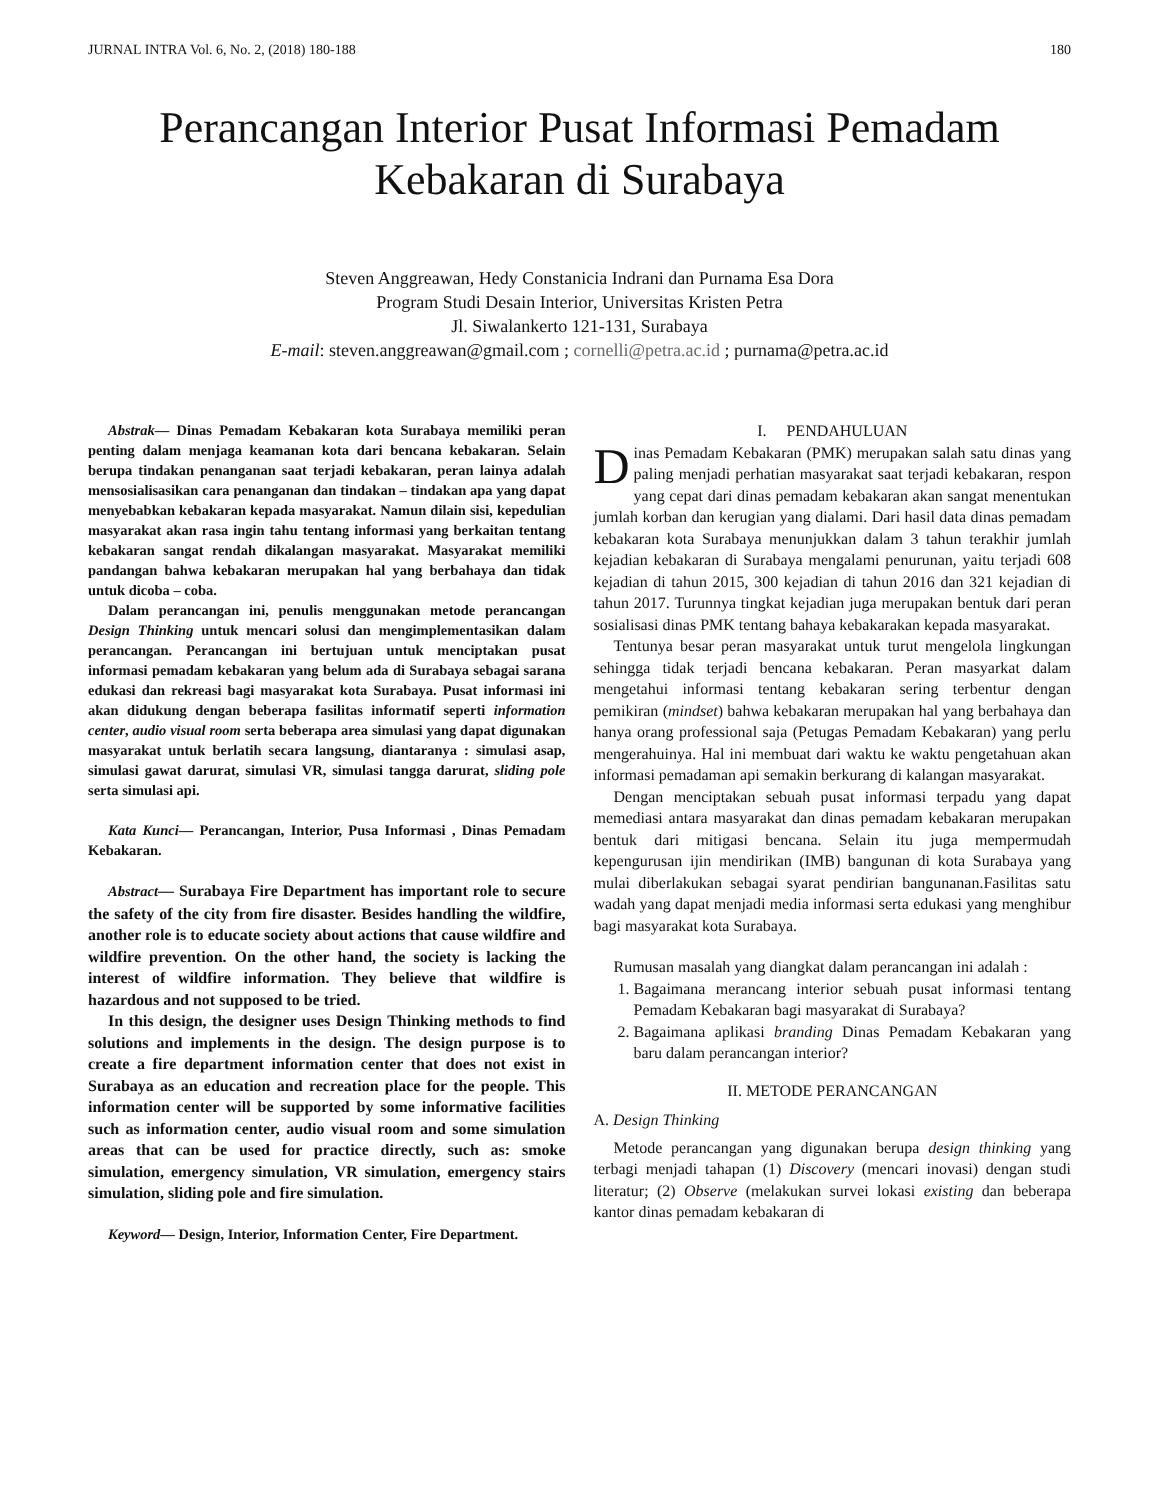JURNAL INTRA Vol. 6, No. 2, (2018) 180-188 180
Perancangan Interior Pusat Informasi Pemadam Kebakaran di Surabaya
Steven Anggreawan, Hedy Constanicia Indrani dan Purnama Esa Dora
Program Studi Desain Interior, Universitas Kristen Petra
Jl. Siwalankerto 121-131, Surabaya
E-mail: steven.anggreawan@gmail.com ; cornelli@petra.ac.id ; purnama@petra.ac.id
Abstrak— Dinas Pemadam Kebakaran kota Surabaya memiliki peran penting dalam menjaga keamanan kota dari bencana kebakaran. Selain berupa tindakan penanganan saat terjadi kebakaran, peran lainya adalah mensosialisasikan cara penanganan dan tindakan – tindakan apa yang dapat menyebabkan kebakaran kepada masyarakat. Namun dilain sisi, kepedulian masyarakat akan rasa ingin tahu tentang informasi yang berkaitan tentang kebakaran sangat rendah dikalangan masyarakat. Masyarakat memiliki pandangan bahwa kebakaran merupakan hal yang berbahaya dan tidak untuk dicoba – coba.
Dalam perancangan ini, penulis menggunakan metode perancangan Design Thinking untuk mencari solusi dan mengimplementasikan dalam perancangan. Perancangan ini bertujuan untuk menciptakan pusat informasi pemadam kebakaran yang belum ada di Surabaya sebagai sarana edukasi dan rekreasi bagi masyarakat kota Surabaya. Pusat informasi ini akan didukung dengan beberapa fasilitas informatif seperti information center, audio visual room serta beberapa area simulasi yang dapat digunakan masyarakat untuk berlatih secara langsung, diantaranya : simulasi asap, simulasi gawat darurat, simulasi VR, simulasi tangga darurat, sliding pole serta simulasi api.
Kata Kunci— Perancangan, Interior, Pusa Informasi , Dinas Pemadam Kebakaran.
Abstract— Surabaya Fire Department has important role to secure the safety of the city from fire disaster. Besides handling the wildfire, another role is to educate society about actions that cause wildfire and wildfire prevention. On the other hand, the society is lacking the interest of wildfire information. They believe that wildfire is hazardous and not supposed to be tried.
In this design, the designer uses Design Thinking methods to find solutions and implements in the design. The design purpose is to create a fire department information center that does not exist in Surabaya as an education and recreation place for the people. This information center will be supported by some informative facilities such as information center, audio visual room and some simulation areas that can be used for practice directly, such as: smoke simulation, emergency simulation, VR simulation, emergency stairs simulation, sliding pole and fire simulation.
Keyword— Design, Interior, Information Center, Fire Department.
I. PENDAHULUAN
Dinas Pemadam Kebakaran (PMK) merupakan salah satu dinas yang paling menjadi perhatian masyarakat saat terjadi kebakaran, respon yang cepat dari dinas pemadam kebakaran akan sangat menentukan jumlah korban dan kerugian yang dialami. Dari hasil data dinas pemadam kebakaran kota Surabaya menunjukkan dalam 3 tahun terakhir jumlah kejadian kebakaran di Surabaya mengalami penurunan, yaitu terjadi 608 kejadian di tahun 2015, 300 kejadian di tahun 2016 dan 321 kejadian di tahun 2017. Turunnya tingkat kejadian juga merupakan bentuk dari peran sosialisasi dinas PMK tentang bahaya kebakarakan kepada masyarakat.
Tentunya besar peran masyarakat untuk turut mengelola lingkungan sehingga tidak terjadi bencana kebakaran. Peran masyarkat dalam mengetahui informasi tentang kebakaran sering terbentur dengan pemikiran (mindset) bahwa kebakaran merupakan hal yang berbahaya dan hanya orang professional saja (Petugas Pemadam Kebakaran) yang perlu mengerahuinya. Hal ini membuat dari waktu ke waktu pengetahuan akan informasi pemadaman api semakin berkurang di kalangan masyarakat.
Dengan menciptakan sebuah pusat informasi terpadu yang dapat memediasi antara masyarakat dan dinas pemadam kebakaran merupakan bentuk dari mitigasi bencana. Selain itu juga mempermudah kepengurusan ijin mendirikan (IMB) bangunan di kota Surabaya yang mulai diberlakukan sebagai syarat pendirian bangunanan.Fasilitas satu wadah yang dapat menjadi media informasi serta edukasi yang menghibur bagi masyarakat kota Surabaya.
Rumusan masalah yang diangkat dalam perancangan ini adalah :
1. Bagaimana merancang interior sebuah pusat informasi tentang Pemadam Kebakaran bagi masyarakat di Surabaya?
2. Bagaimana aplikasi branding Dinas Pemadam Kebakaran yang baru dalam perancangan interior?
II. METODE PERANCANGAN
A. Design Thinking
Metode perancangan yang digunakan berupa design thinking yang terbagi menjadi tahapan (1) Discovery (mencari inovasi) dengan studi literatur; (2) Observe (melakukan survei lokasi existing dan beberapa kantor dinas pemadam kebakaran di